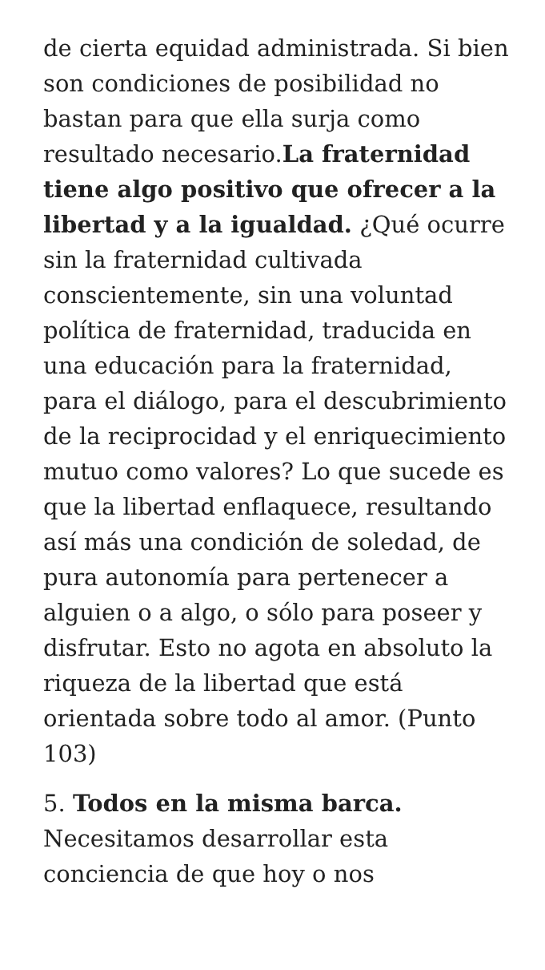de cierta equidad administrada. Si bien son condiciones de posibilidad no bastan para que ella surja como resultado necesario.La fraternidad tiene algo positivo que ofrecer a la libertad y a la igualdad. ¿Qué ocurre sin la fraternidad cultivada conscientemente, sin una voluntad política de fraternidad, traducida en una educación para la fraternidad, para el diálogo, para el descubrimiento de la reciprocidad y el enriquecimiento mutuo como valores? Lo que sucede es que la libertad enflaquece, resultando así más una condición de soledad, de pura autonomía para pertenecer a alguien o a algo, o sólo para poseer y disfrutar. Esto no agota en absoluto la riqueza de la libertad que está orientada sobre todo al amor. (Punto 103)
5. Todos en la misma barca. Necesitamos desarrollar esta conciencia de que hoy o nos